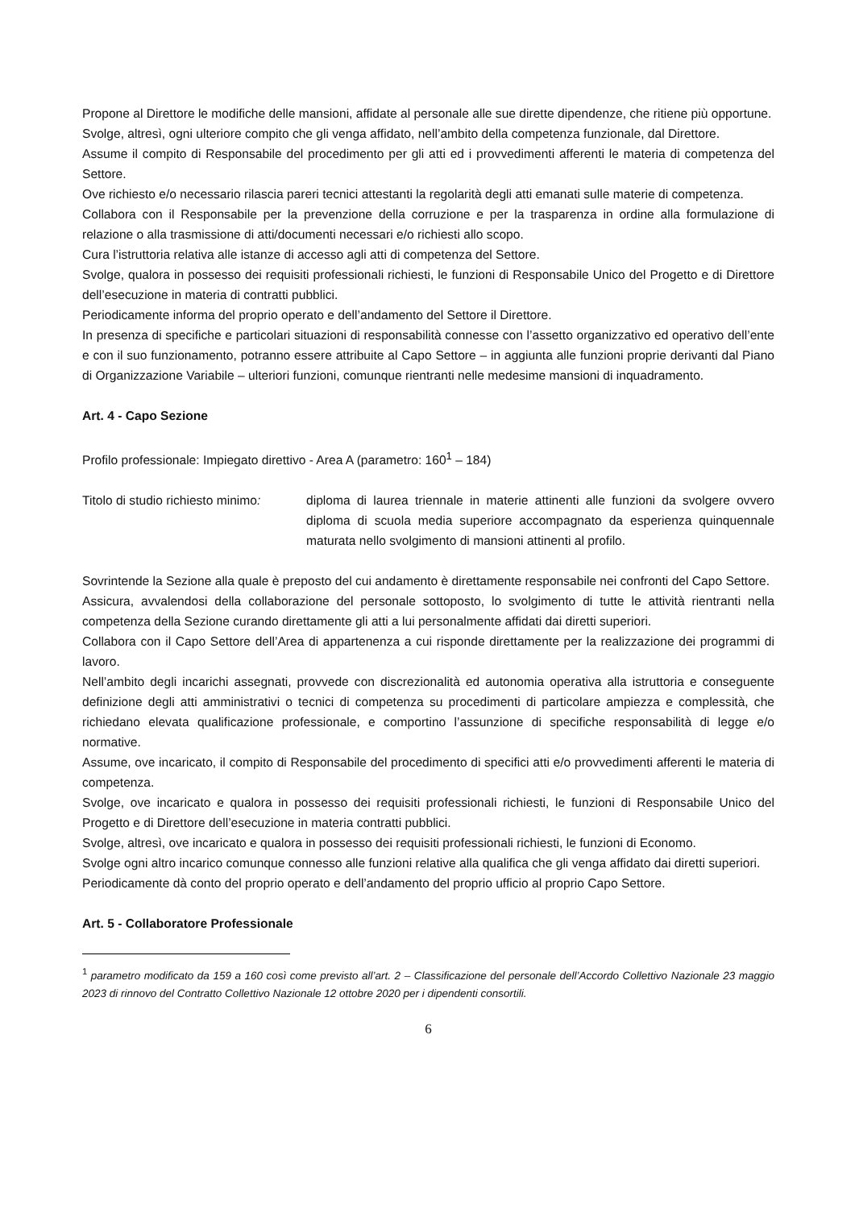Propone al Direttore le modifiche delle mansioni, affidate al personale alle sue dirette dipendenze, che ritiene più opportune.
Svolge, altresì, ogni ulteriore compito che gli venga affidato, nell’ambito della competenza funzionale, dal Direttore.
Assume il compito di Responsabile del procedimento per gli atti ed i provvedimenti afferenti le materia di competenza del Settore.
Ove richiesto e/o necessario rilascia pareri tecnici attestanti la regolarità degli atti emanati sulle materie di competenza.
Collabora con il Responsabile per la prevenzione della corruzione e per la trasparenza in ordine alla formulazione di relazione o alla trasmissione di atti/documenti necessari e/o richiesti allo scopo.
Cura l’istruttoria relativa alle istanze di accesso agli atti di competenza del Settore.
Svolge, qualora in possesso dei requisiti professionali richiesti, le funzioni di Responsabile Unico del Progetto e di Direttore dell’esecuzione in materia di contratti pubblici.
Periodicamente informa del proprio operato e dell’andamento del Settore il Direttore.
In presenza di specifiche e particolari situazioni di responsabilità connesse con l’assetto organizzativo ed operativo dell’ente e con il suo funzionamento, potranno essere attribuite al Capo Settore – in aggiunta alle funzioni proprie derivanti dal Piano di Organizzazione Variabile – ulteriori funzioni, comunque rientranti nelle medesime mansioni di inquadramento.
Art. 4 - Capo Sezione
Profilo professionale: Impiegato direttivo - Area A (parametro: 160<sup>1</sup> – 184)
Titolo di studio richiesto minimo:
diploma di laurea triennale in materie attinenti alle funzioni da svolgere ovvero diploma di scuola media superiore accompagnato da esperienza quinquennale maturata nello svolgimento di mansioni attinenti al profilo.
Sovrintende la Sezione alla quale è preposto del cui andamento è direttamente responsabile nei confronti del Capo Settore.
Assicura, avvalendosi della collaborazione del personale sottoposto, lo svolgimento di tutte le attività rientranti nella competenza della Sezione curando direttamente gli atti a lui personalmente affidati dai diretti superiori.
Collabora con il Capo Settore dell’Area di appartenenza a cui risponde direttamente per la realizzazione dei programmi di lavoro.
Nell’ambito degli incarichi assegnati, provvede con discrezionalità ed autonomia operativa alla istruttoria e conseguente definizione degli atti amministrativi o tecnici di competenza su procedimenti di particolare ampiezza e complessità, che richiedano elevata qualificazione professionale, e comportino l’assunzione di specifiche responsabilità di legge e/o normative.
Assume, ove incaricato, il compito di Responsabile del procedimento di specifici atti e/o provvedimenti afferenti le materia di competenza.
Svolge, ove incaricato e qualora in possesso dei requisiti professionali richiesti, le funzioni di Responsabile Unico del Progetto e di Direttore dell’esecuzione in materia contratti pubblici.
Svolge, altresì, ove incaricato e qualora in possesso dei requisiti professionali richiesti, le funzioni di Economo.
Svolge ogni altro incarico comunque connesso alle funzioni relative alla qualifica che gli venga affidato dai diretti superiori.
Periodicamente dà conto del proprio operato e dell’andamento del proprio ufficio al proprio Capo Settore.
Art. 5 - Collaboratore Professionale
<sup>1</sup> parametro modificato da 159 a 160 così come previsto all’art. 2 – Classificazione del personale dell’Accordo Collettivo Nazionale 23 maggio 2023 di rinnovo del Contratto Collettivo Nazionale 12 ottobre 2020 per i dipendenti consortili.
6